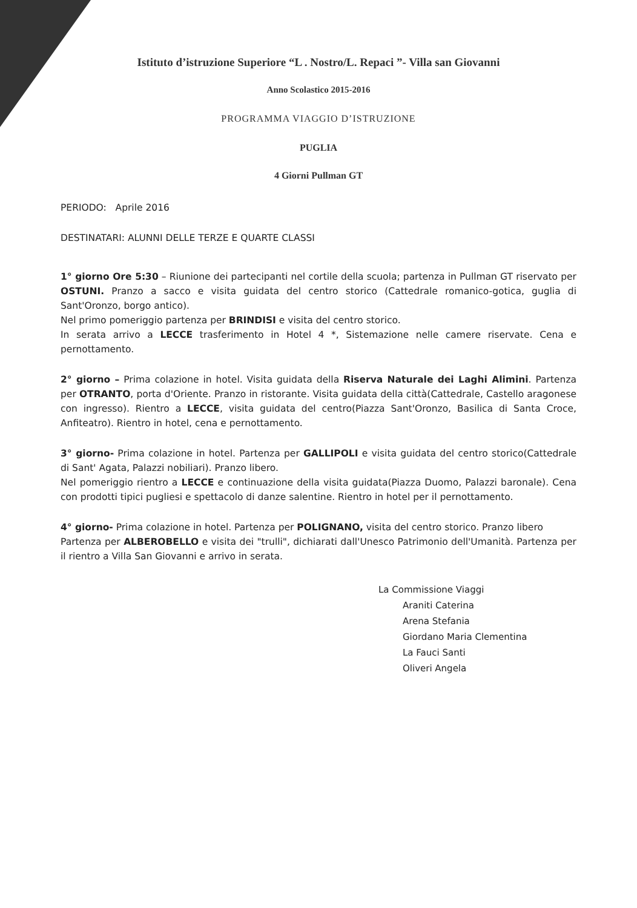Istituto d’istruzione Superiore “L . Nostro/L. Repaci ”- Villa san Giovanni
Anno Scolastico 2015-2016
PROGRAMMA VIAGGIO D’ISTRUZIONE
PUGLIA
4 Giorni Pullman GT
PERIODO: Aprile 2016
DESTINATARI: ALUNNI DELLE TERZE E QUARTE CLASSI
1° giorno Ore 5:30 – Riunione dei partecipanti nel cortile della scuola; partenza in Pullman GT riservato per OSTUNI. Pranzo a sacco e visita guidata del centro storico (Cattedrale romanico-gotica, guglia di Sant'Oronzo, borgo antico).
Nel primo pomeriggio partenza per BRINDISI e visita del centro storico.
In serata arrivo a LECCE trasferimento in Hotel 4 *, Sistemazione nelle camere riservate. Cena e pernottamento.
2° giorno – Prima colazione in hotel. Visita guidata della Riserva Naturale dei Laghi Alimini. Partenza per OTRANTO, porta d'Oriente. Pranzo in ristorante. Visita guidata della città(Cattedrale, Castello aragonese con ingresso). Rientro a LECCE, visita guidata del centro(Piazza Sant'Oronzo, Basilica di Santa Croce, Anfiteatro). Rientro in hotel, cena e pernottamento.
3° giorno- Prima colazione in hotel. Partenza per GALLIPOLI e visita guidata del centro storico(Cattedrale di Sant' Agata, Palazzi nobiliari). Pranzo libero.
Nel pomeriggio rientro a LECCE e continuazione della visita guidata(Piazza Duomo, Palazzi baronale). Cena con prodotti tipici pugliesi e spettacolo di danze salentine. Rientro in hotel per il pernottamento.
4° giorno- Prima colazione in hotel. Partenza per POLIGNANO, visita del centro storico. Pranzo libero
Partenza per ALBEROBELLO e visita dei "trulli", dichiarati dall'Unesco Patrimonio dell'Umanità. Partenza per il rientro a Villa San Giovanni e arrivo in serata.
La Commissione Viaggi
Araniti Caterina
Arena Stefania
Giordano Maria Clementina
La Fauci Santi
Oliveri Angela